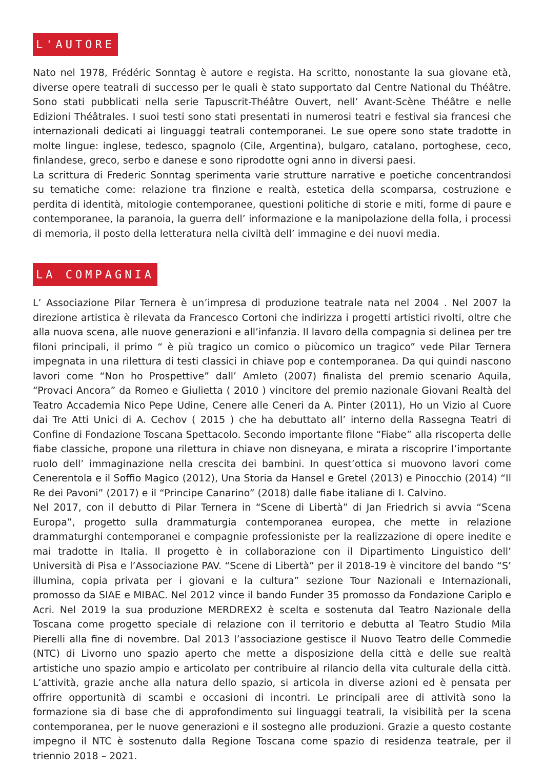L'AUTORE
Nato nel 1978, Frédéric Sonntag è autore e regista. Ha scritto, nonostante la sua giovane età, diverse opere teatrali di successo per le quali è stato supportato dal Centre National du Théâtre. Sono stati pubblicati nella serie Tapuscrit-Théâtre Ouvert, nell’ Avant-Scène Théâtre e nelle Edizioni Théâtrales. I suoi testi sono stati presentati in numerosi teatri e festival sia francesi che internazionali dedicati ai linguaggi teatrali contemporanei. Le sue opere sono state tradotte in molte lingue: inglese, tedesco, spagnolo (Cile, Argentina), bulgaro, catalano, portoghese, ceco, finlandese, greco, serbo e danese e sono riprodotte ogni anno in diversi paesi.
La scrittura di Frederic Sonntag sperimenta varie strutture narrative e poetiche concentrandosi su tematiche come: relazione tra finzione e realtà, estetica della scomparsa, costruzione e perdita di identità, mitologie contemporanee, questioni politiche di storie e miti, forme di paure e contemporanee, la paranoia, la guerra dell’ informazione e la manipolazione della folla, i processi di memoria, il posto della letteratura nella civiltà dell’ immagine e dei nuovi media.
LA COMPAGNIA
L’ Associazione Pilar Ternera è un’impresa di produzione teatrale nata nel 2004 . Nel 2007 la direzione artistica è rilevata da Francesco Cortoni che indirizza i progetti artistici rivolti, oltre che alla nuova scena, alle nuove generazioni e all’infanzia. Il lavoro della compagnia si delinea per tre filoni principali, il primo “ è più tragico un comico o piùcomico un tragico” vede Pilar Ternera impegnata in una rilettura di testi classici in chiave pop e contemporanea. Da qui quindi nascono lavori come “Non ho Prospettive” dall’ Amleto (2007) finalista del premio scenario Aquila, “Provaci Ancora” da Romeo e Giulietta ( 2010 ) vincitore del premio nazionale Giovani Realtà del Teatro Accademia Nico Pepe Udine, Cenere alle Ceneri da A. Pinter (2011), Ho un Vizio al Cuore dai Tre Atti Unici di A. Cechov ( 2015 ) che ha debuttato all’ interno della Rassegna Teatri di Confine di Fondazione Toscana Spettacolo. Secondo importante filone “Fiabe” alla riscoperta delle fiabe classiche, propone una rilettura in chiave non disneyana, e mirata a riscoprire l’importante ruolo dell’ immaginazione nella crescita dei bambini. In quest’ottica si muovono lavori come Cenerentola e il Soffio Magico (2012), Una Storia da Hansel e Gretel (2013) e Pinocchio (2014) “Il Re dei Pavoni” (2017) e il “Principe Canarino” (2018) dalle fiabe italiane di I. Calvino.
Nel 2017, con il debutto di Pilar Ternera in “Scene di Libertà” di Jan Friedrich si avvia “Scena Europa”, progetto sulla drammaturgia contemporanea europea, che mette in relazione drammaturghi contemporanei e compagnie professioniste per la realizzazione di opere inedite e mai tradotte in Italia. Il progetto è in collaborazione con il Dipartimento Linguistico dell’ Università di Pisa e l’Associazione PAV. “Scene di Libertà” per il 2018-19 è vincitore del bando “S’ illumina, copia privata per i giovani e la cultura” sezione Tour Nazionali e Internazionali, promosso da SIAE e MIBAC. Nel 2012 vince il bando Funder 35 promosso da Fondazione Cariplo e Acri. Nel 2019 la sua produzione MERDREX2 è scelta e sostenuta dal Teatro Nazionale della Toscana come progetto speciale di relazione con il territorio e debutta al Teatro Studio Mila Pierelli alla fine di novembre. Dal 2013 l’associazione gestisce il Nuovo Teatro delle Commedie (NTC) di Livorno uno spazio aperto che mette a disposizione della città e delle sue realtà artistiche uno spazio ampio e articolato per contribuire al rilancio della vita culturale della città. L’attività, grazie anche alla natura dello spazio, si articola in diverse azioni ed è pensata per offrire opportunità di scambi e occasioni di incontri. Le principali aree di attività sono la formazione sia di base che di approfondimento sui linguaggi teatrali, la visibilità per la scena contemporanea, per le nuove generazioni e il sostegno alle produzioni. Grazie a questo costante impegno il NTC è sostenuto dalla Regione Toscana come spazio di residenza teatrale, per il triennio 2018 – 2021.